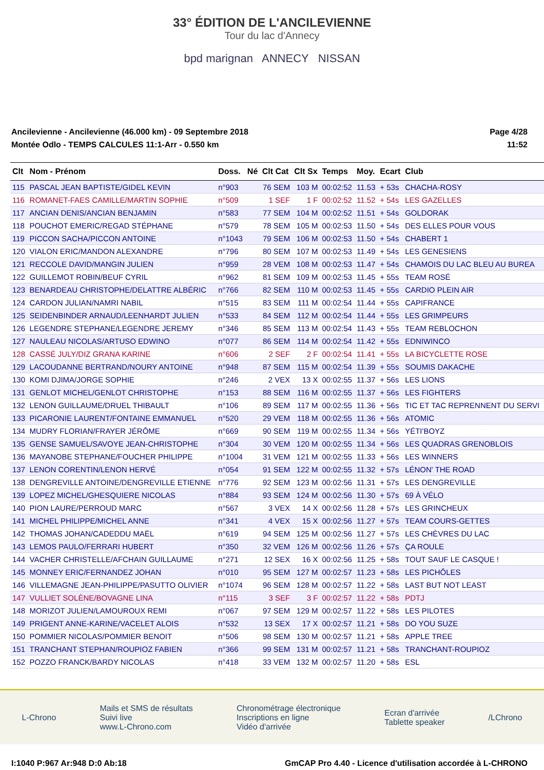33° ÉDITION DE L'ANCILEVIENNE
Tour du lac d'Annecy
bpd marignan ANNECY NISSAN
Ancilevienne - Ancilevienne (46.000 km) - 09 Septembre 2018
Montée Odlo - TEMPS CALCULES 11:1-Arr - 0.550 km
Page 4/28
11:52
| Clt | Nom - Prénom | Doss. | Né | Clt Cat | Clt Sx | Temps | Moy. | Ecart | Club |
| --- | --- | --- | --- | --- | --- | --- | --- | --- | --- |
| 115 | PASCAL JEAN BAPTISTE/GIDEL KEVIN | n°903 | | 76 SEM | 103 M | 00:02:52 | 11.53 | + 53s | CHACHA-ROSY |
| 116 | ROMANET-FAES CAMILLE/MARTIN SOPHIE | n°509 | | 1 SEF | 1 F | 00:02:52 | 11.52 | + 54s | LES GAZELLES |
| 117 | ANCIAN DENIS/ANCIAN BENJAMIN | n°583 | | 77 SEM | 104 M | 00:02:52 | 11.51 | + 54s | GOLDORAK |
| 118 | POUCHOT EMERIC/REGAD STÉPHANE | n°579 | | 78 SEM | 105 M | 00:02:53 | 11.50 | + 54s | DES ELLES POUR VOUS |
| 119 | PICCON SACHA/PICCON ANTOINE | n°1043 | | 79 SEM | 106 M | 00:02:53 | 11.50 | + 54s | CHABERT 1 |
| 120 | VIALON ERIC/MANDON ALEXANDRE | n°796 | | 80 SEM | 107 M | 00:02:53 | 11.49 | + 54s | LES GENESIENS |
| 121 | RECCOLE DAVID/MANGIN JULIEN | n°959 | | 28 VEM | 108 M | 00:02:53 | 11.47 | + 54s | CHAMOIS DU LAC BLEU AU BUREA |
| 122 | GUILLEMOT ROBIN/BEUF CYRIL | n°962 | | 81 SEM | 109 M | 00:02:53 | 11.45 | + 55s | TEAM ROSÉ |
| 123 | BENARDEAU CHRISTOPHE/DELATTRE ALBÉRIC | n°766 | | 82 SEM | 110 M | 00:02:53 | 11.45 | + 55s | CARDIO PLEIN AIR |
| 124 | CARDON JULIAN/NAMRI NABIL | n°515 | | 83 SEM | 111 M | 00:02:54 | 11.44 | + 55s | CAPIFRANCE |
| 125 | SEIDENBINDER ARNAUD/LEENHARDT JULIEN | n°533 | | 84 SEM | 112 M | 00:02:54 | 11.44 | + 55s | LES GRIMPEURS |
| 126 | LEGENDRE STEPHANE/LEGENDRE JEREMY | n°346 | | 85 SEM | 113 M | 00:02:54 | 11.43 | + 55s | TEAM REBLOCHON |
| 127 | NAULEAU NICOLAS/ARTUSO EDWINO | n°077 | | 86 SEM | 114 M | 00:02:54 | 11.42 | + 55s | EDNIWINCO |
| 128 | CASSÉ JULY/DIZ GRANA KARINE | n°606 | | 2 SEF | 2 F | 00:02:54 | 11.41 | + 55s | LA BICYCLETTE ROSE |
| 129 | LACOUDANNE BERTRAND/NOURY ANTOINE | n°948 | | 87 SEM | 115 M | 00:02:54 | 11.39 | + 55s | SOUMIS DAKACHE |
| 130 | KOMI DJIMA/JORGE SOPHIE | n°246 | | 2 VEX | 13 X | 00:02:55 | 11.37 | + 56s | LES LIONS |
| 131 | GENLOT MICHEL/GENLOT CHRISTOPHE | n°153 | | 88 SEM | 116 M | 00:02:55 | 11.37 | + 56s | LES FIGHTERS |
| 132 | LENON GUILLAUME/DRUEL THIBAULT | n°106 | | 89 SEM | 117 M | 00:02:55 | 11.36 | + 56s | TIC ET TAC REPRENNENT DU SERVI |
| 133 | PICARONIE LAURENT/FONTAINE EMMANUEL | n°520 | | 29 VEM | 118 M | 00:02:55 | 11.36 | + 56s | ATOMIC |
| 134 | MUDRY FLORIAN/FRAYER JÉRÔME | n°669 | | 90 SEM | 119 M | 00:02:55 | 11.34 | + 56s | YÉTI'BOYZ |
| 135 | GENSE SAMUEL/SAVOYE JEAN-CHRISTOPHE | n°304 | | 30 VEM | 120 M | 00:02:55 | 11.34 | + 56s | LES QUADRAS GRENOBLOIS |
| 136 | MAYANOBE STEPHANE/FOUCHER PHILIPPE | n°1004 | | 31 VEM | 121 M | 00:02:55 | 11.33 | + 56s | LES WINNERS |
| 137 | LENON CORENTIN/LENON HERVÉ | n°054 | | 91 SEM | 122 M | 00:02:55 | 11.32 | + 57s | LÉNON' THE ROAD |
| 138 | DENGREVILLE ANTOINE/DENGREVILLE ETIENNE | n°776 | | 92 SEM | 123 M | 00:02:56 | 11.31 | + 57s | LES DENGREVILLE |
| 139 | LOPEZ MICHEL/GHESQUIERE NICOLAS | n°884 | | 93 SEM | 124 M | 00:02:56 | 11.30 | + 57s | 69 À VÉLO |
| 140 | PION LAURE/PERROUD MARC | n°567 | | 3 VEX | 14 X | 00:02:56 | 11.28 | + 57s | LES GRINCHEUX |
| 141 | MICHEL PHILIPPE/MICHEL ANNE | n°341 | | 4 VEX | 15 X | 00:02:56 | 11.27 | + 57s | TEAM COURS-GETTES |
| 142 | THOMAS JOHAN/CADEDDU MAËL | n°619 | | 94 SEM | 125 M | 00:02:56 | 11.27 | + 57s | LES CHÈVRES DU LAC |
| 143 | LEMOS PAULO/FERRARI HUBERT | n°350 | | 32 VEM | 126 M | 00:02:56 | 11.26 | + 57s | ÇA ROULE |
| 144 | VACHER CHRISTELLE/AFCHAIN GUILLAUME | n°271 | | 12 SEX | 16 X | 00:02:56 | 11.25 | + 58s | TOUT SAUF LE CASQUE ! |
| 145 | MONNEY ERIC/FERNANDEZ JOHAN | n°010 | | 95 SEM | 127 M | 00:02:57 | 11.23 | + 58s | LES PICHÔLES |
| 146 | VILLEMAGNE JEAN-PHILIPPE/PASUTTO OLIVIER | n°1074 | | 96 SEM | 128 M | 00:02:57 | 11.22 | + 58s | LAST BUT NOT LEAST |
| 147 | VULLIET SOLÈNE/BOVAGNE LINA | n°115 | | 3 SEF | 3 F | 00:02:57 | 11.22 | + 58s | PDTJ |
| 148 | MORIZOT JULIEN/LAMOUROUX REMI | n°067 | | 97 SEM | 129 M | 00:02:57 | 11.22 | + 58s | LES PILOTES |
| 149 | PRIGENT ANNE-KARINE/VACELET ALOIS | n°532 | | 13 SEX | 17 X | 00:02:57 | 11.21 | + 58s | DO YOU SUZE |
| 150 | POMMIER NICOLAS/POMMIER BENOIT | n°506 | | 98 SEM | 130 M | 00:02:57 | 11.21 | + 58s | APPLE TREE |
| 151 | TRANCHANT STEPHAN/ROUPIOZ FABIEN | n°366 | | 99 SEM | 131 M | 00:02:57 | 11.21 | + 58s | TRANCHANT-ROUPIOZ |
| 152 | POZZO FRANCK/BARDY NICOLAS | n°418 | | 33 VEM | 132 M | 00:02:57 | 11.20 | + 58s | ESL |
L-Chrono
Mails et SMS de résultats
Suivi live
www.L-Chrono.com
Chronométrage électronique
Inscriptions en ligne
Vidéo d'arrivée
Ecran d'arrivée
Tablette speaker
/LChrono
I:1040 P:967 Ar:948 D:0 Ab:18 GmCAP Pro 4.40 - Licence d'utilisation accordée à L-CHRONO